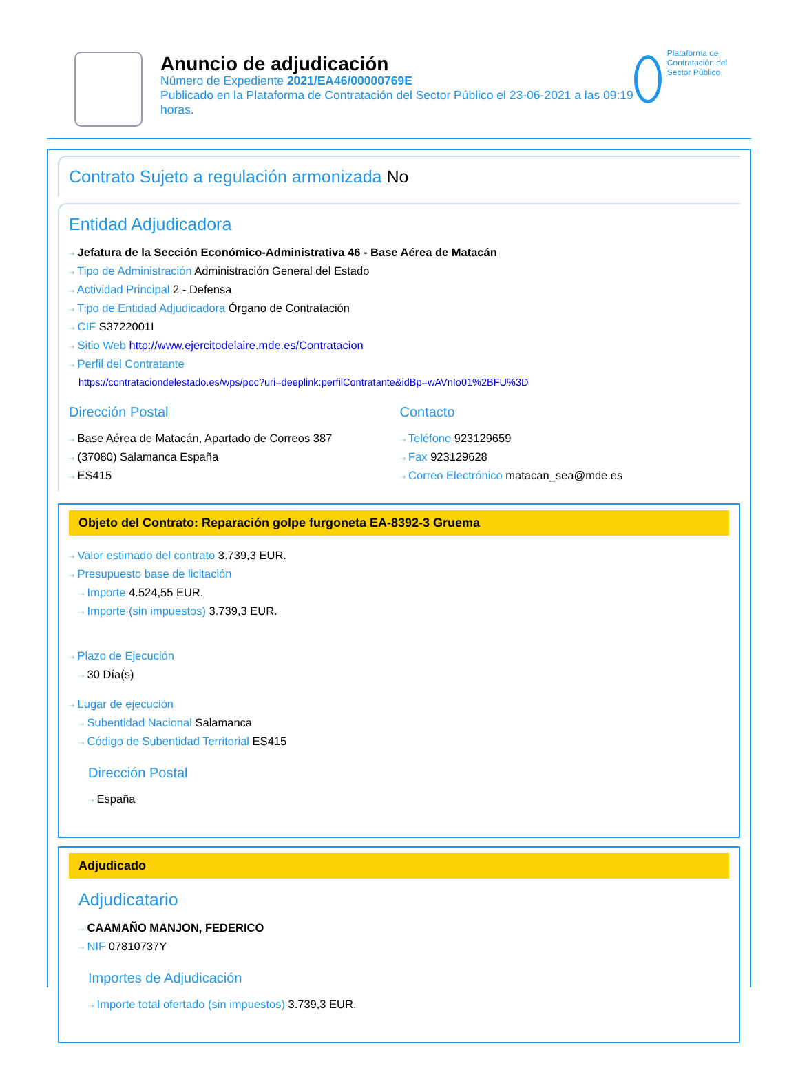Anuncio de adjudicación
Número de Expediente 2021/EA46/00000769E
Publicado en la Plataforma de Contratación del Sector Público el 23-06-2021 a las 09:19 horas.
Plataforma de Contratación del Sector Público
Contrato Sujeto a regulación armonizada No
Entidad Adjudicadora
⇢ Jefatura de la Sección Económico-Administrativa 46 - Base Aérea de Matacán
⇢ Tipo de Administración Administración General del Estado
⇢ Actividad Principal 2 - Defensa
⇢ Tipo de Entidad Adjudicadora Órgano de Contratación
⇢ CIF S3722001I
⇢ Sitio Web http://www.ejercitodelaire.mde.es/Contratacion
⇢ Perfil del Contratante
https://contrataciondelestado.es/wps/poc?uri=deeplink:perfilContratante&idBp=wAVnIo01%2BFU%3D
Dirección Postal
⇢ Base Aérea de Matacán, Apartado de Correos 387
⇢ (37080) Salamanca España
⇢ ES415
Contacto
⇢ Teléfono 923129659
⇢ Fax 923129628
⇢ Correo Electrónico matacan_sea@mde.es
Objeto del Contrato: Reparación golpe furgoneta EA-8392-3 Gruema
⇢ Valor estimado del contrato 3.739,3 EUR.
⇢ Presupuesto base de licitación
⇢ Importe 4.524,55 EUR.
⇢ Importe (sin impuestos) 3.739,3 EUR.
⇢ Plazo de Ejecución
⇢ 30 Día(s)
⇢ Lugar de ejecución
⇢ Subentidad Nacional Salamanca
⇢ Código de Subentidad Territorial ES415
Dirección Postal
⇢ España
Adjudicado
Adjudicatario
⇢ CAAMAÑO MANJON, FEDERICO
⇢ NIF 07810737Y
Importes de Adjudicación
⇢ Importe total ofertado (sin impuestos) 3.739,3 EUR.